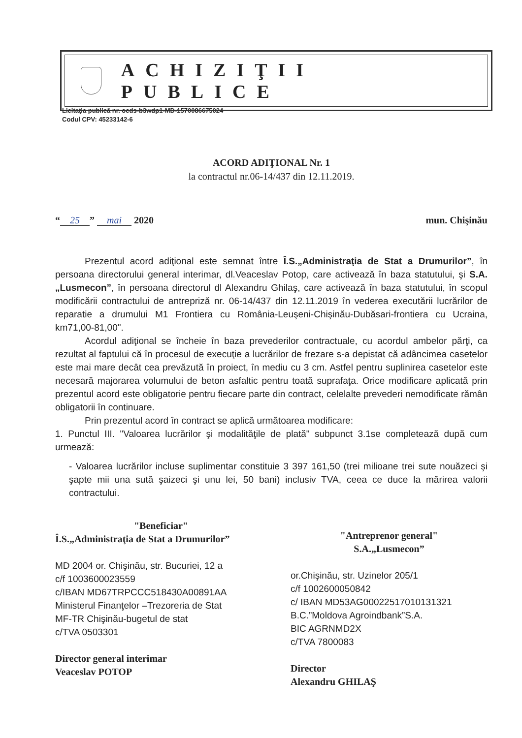ACHIZIŢII PUBLICE
Licitaţia publică nr. ocds-b3wdp1-MD-1570086675024
Codul CPV: 45233142-6
ACORD ADIŢIONAL Nr. 1
la contractul nr.06-14/437 din 12.11.2019.
“25” mai 2020 mun. Chişinău
Prezentul acord adiţional este semnat între Î.S.„Administraţia de Stat a Drumurilor”, în persoana directorului general interimar, dl.Veaceslav Potop, care activează în baza statutului, şi S.A.„Lusmecon”, în persoana directorul dl Alexandru Ghilaş, care activează în baza statutului, în scopul modificării contractului de antrepriză nr. 06-14/437 din 12.11.2019 în vederea executării lucrărilor de reparatie a drumului M1 Frontiera cu România-Leuşeni-Chişinău-Dubăsari-frontiera cu Ucraina, km71,00-81,00".
Acordul adiţional se încheie în baza prevederilor contractuale, cu acordul ambelor părţi, ca rezultat al faptului că în procesul de execuţie a lucrărilor de frezare s-a depistat că adâncimea casetelor este mai mare decât cea prevăzută în proiect, în mediu cu 3 cm. Astfel pentru suplinirea casetelor este necesară majorarea volumului de beton asfaltic pentru toată suprafaţa. Orice modificare aplicată prin prezentul acord este obligatorie pentru fiecare parte din contract, celelalte prevederi nemodificate rămân obligatorii în continuare.
Prin prezentul acord în contract se aplică următoarea modificare:
1. Punctul III. "Valoarea lucrărilor şi modalităţile de plată" subpunct 3.1se completează după cum urmează:
- Valoarea lucrărilor incluse suplimentar constituie 3 397 161,50 (trei milioane trei sute nouăzeci şi şapte mii una sută şaizeci şi unu lei, 50 bani) inclusiv TVA, ceea ce duce la mărirea valorii contractului.
"Beneficiar"
Î.S.„Administraţia de Stat a Drumurilor”
MD 2004 or. Chişinău, str. Bucuriei, 12 a
c/f 1003600023559
c/IBAN MD67TRPCCC518430A00891AA
Ministerul Finanţelor –Trezoreria de Stat
MF-TR Chişinău-bugetul de stat
c/TVA 0503301
Director general interimar
Veaceslav POTOP
"Antreprenor general"
S.A.„Lusmecon”
or.Chişinău, str. Uzinelor 205/1
c/f 1002600050842
c/ IBAN MD53AG000225170101313­21
B.C.”Moldova Agroindbank”S.A.
BIC AGRNMD2X
c/TVA 7800083
Director
Alexandru GHILAŞ